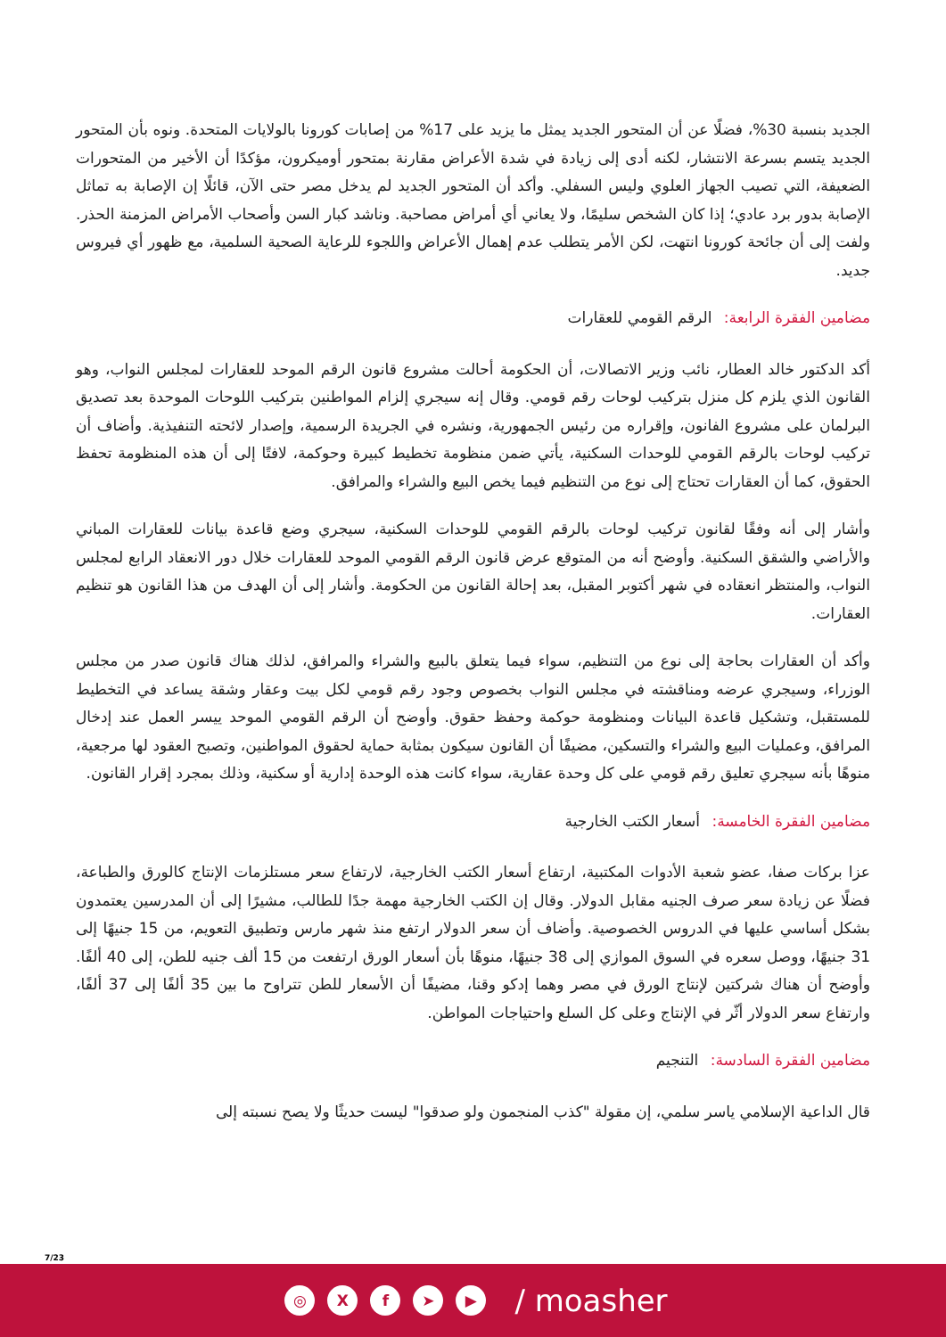الجديد بنسبة 30%، فضلًا عن أن المتحور الجديد يمثل ما يزيد على 17% من إصابات كورونا بالولايات المتحدة. ونوه بأن المتحور الجديد يتسم بسرعة الانتشار، لكنه أدى إلى زيادة في شدة الأعراض مقارنة بمتحور أوميكرون، مؤكدًا أن الأخير من المتحورات الضعيفة، التي تصيب الجهاز العلوي وليس السفلي. وأكد أن المتحور الجديد لم يدخل مصر حتى الآن، قائلًا إن الإصابة به تماثل الإصابة بدور برد عادي؛ إذا كان الشخص سليمًا، ولا يعاني أي أمراض مصاحبة. وناشد كبار السن وأصحاب الأمراض المزمنة الحذر. ولفت إلى أن جائحة كورونا انتهت، لكن الأمر يتطلب عدم إهمال الأعراض واللجوء للرعاية الصحية السلمية، مع ظهور أي فيروس جديد.
مضامين الفقرة الرابعة: الرقم القومي للعقارات
أكد الدكتور خالد العطار، نائب وزير الاتصالات، أن الحكومة أحالت مشروع قانون الرقم الموحد للعقارات لمجلس النواب، وهو القانون الذي يلزم كل منزل بتركيب لوحات رقم قومي. وقال إنه سيجري إلزام المواطنين بتركيب اللوحات الموحدة بعد تصديق البرلمان على مشروع الفانون، وإقراره من رئيس الجمهورية، ونشره في الجريدة الرسمية، وإصدار لائحته التنفيذية. وأضاف أن تركيب لوحات بالرقم القومي للوحدات السكنية، يأتي ضمن منظومة تخطيط كبيرة وحوكمة، لافتًا إلى أن هذه المنظومة تحفظ الحقوق، كما أن العقارات تحتاج إلى نوع من التنظيم فيما يخص البيع والشراء والمرافق.
وأشار إلى أنه وفقًا لقانون تركيب لوحات بالرقم القومي للوحدات السكنية، سيجري وضع قاعدة بيانات للعقارات المباني والأراضي والشقق السكنية. وأوضح أنه من المتوقع عرض قانون الرقم القومي الموحد للعقارات خلال دور الانعقاد الرابع لمجلس النواب، والمنتظر انعقاده في شهر أكتوبر المقبل، بعد إحالة القانون من الحكومة. وأشار إلى أن الهدف من هذا القانون هو تنظيم العقارات.
وأكد أن العقارات بحاجة إلى نوع من التنظيم، سواء فيما يتعلق بالبيع والشراء والمرافق، لذلك هناك قانون صدر من مجلس الوزراء، وسيجري عرضه ومناقشته في مجلس النواب بخصوص وجود رقم قومي لكل بيت وعقار وشقة يساعد في التخطيط للمستقبل، وتشكيل قاعدة البيانات ومنظومة حوكمة وحفظ حقوق. وأوضح أن الرقم القومي الموحد ييسر العمل عند إدخال المرافق، وعمليات البيع والشراء والتسكين، مضيفًا أن القانون سيكون بمثابة حماية لحقوق المواطنين، وتصبح العقود لها مرجعية، منوهًا بأنه سيجري تعليق رقم قومي على كل وحدة عقارية، سواء كانت هذه الوحدة إدارية أو سكنية، وذلك بمجرد إقرار القانون.
مضامين الفقرة الخامسة: أسعار الكتب الخارجية
عزا بركات صفا، عضو شعبة الأدوات المكتبية، ارتفاع أسعار الكتب الخارجية، لارتفاع سعر مستلزمات الإنتاج كالورق والطباعة، فضلًا عن زيادة سعر صرف الجنيه مقابل الدولار. وقال إن الكتب الخارجية مهمة جدًا للطالب، مشيرًا إلى أن المدرسين يعتمدون بشكل أساسي عليها في الدروس الخصوصية. وأضاف أن سعر الدولار ارتفع منذ شهر مارس وتطبيق التعويم، من 15 جنيهًا إلى 31 جنيهًا، ووصل سعره في السوق الموازي إلى 38 جنيهًا، منوهًا بأن أسعار الورق ارتفعت من 15 ألف جنيه للطن، إلى 40 ألفًا. وأوضح أن هناك شركتين لإنتاج الورق في مصر وهما إدكو وقنا، مضيفًا أن الأسعار للطن تتراوح ما بين 35 ألفًا إلى 37 ألفًا، وارتفاع سعر الدولار أثّر في الإنتاج وعلى كل السلع واحتياجات المواطن.
مضامين الفقرة السادسة: التنجيم
قال الداعية الإسلامي ياسر سلمي، إن مقولة "كذب المنجمون ولو صدقوا" ليست حديثًا ولا يصح نسبته إلى
7/23
◎ Xf ➤ ▶ / moasher